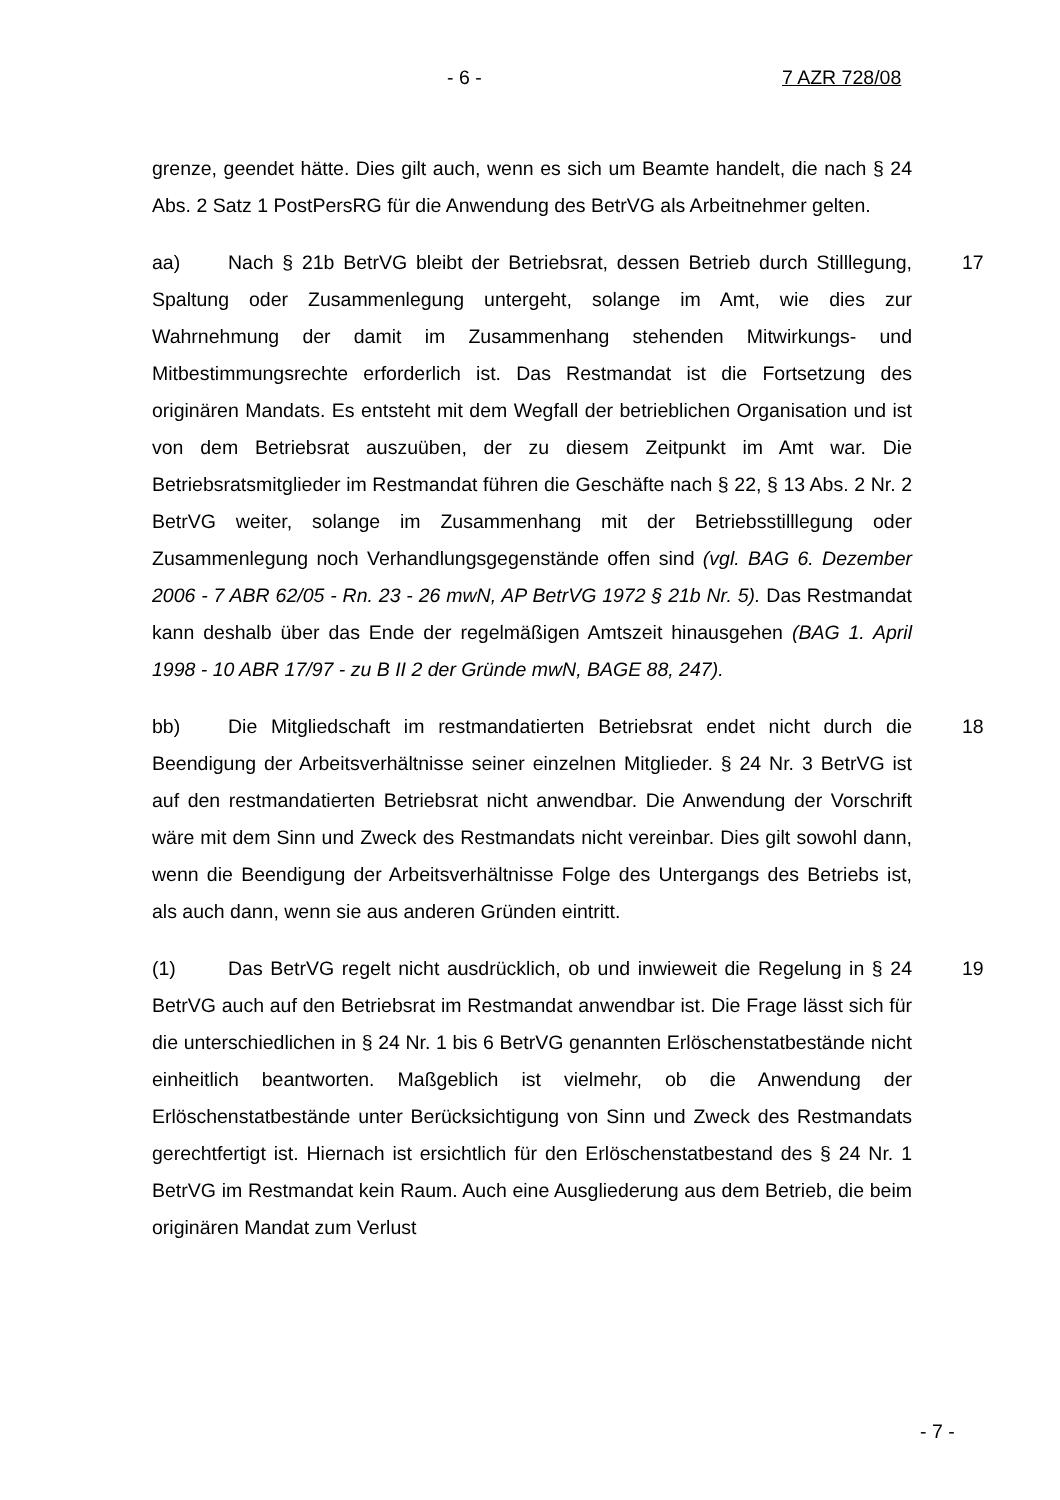- 6 - 7 AZR 728/08
grenze, geendet hätte. Dies gilt auch, wenn es sich um Beamte handelt, die nach § 24 Abs. 2 Satz 1 PostPersRG für die Anwendung des BetrVG als Arbeitnehmer gelten.
17 aa) Nach § 21b BetrVG bleibt der Betriebsrat, dessen Betrieb durch Stilllegung, Spaltung oder Zusammenlegung untergeht, solange im Amt, wie dies zur Wahrnehmung der damit im Zusammenhang stehenden Mitwirkungs- und Mitbestimmungsrechte erforderlich ist. Das Restmandat ist die Fortsetzung des originären Mandats. Es entsteht mit dem Wegfall der betrieblichen Organisation und ist von dem Betriebsrat auszuüben, der zu diesem Zeitpunkt im Amt war. Die Betriebsratsmitglieder im Restmandat führen die Geschäfte nach § 22, § 13 Abs. 2 Nr. 2 BetrVG weiter, solange im Zusammenhang mit der Betriebsstilllegung oder Zusammenlegung noch Verhandlungsgegenstände offen sind (vgl. BAG 6. Dezember 2006 - 7 ABR 62/05 - Rn. 23 - 26 mwN, AP BetrVG 1972 § 21b Nr. 5). Das Restmandat kann deshalb über das Ende der regelmäßigen Amtszeit hinausgehen (BAG 1. April 1998 - 10 ABR 17/97 - zu B II 2 der Gründe mwN, BAGE 88, 247).
18 bb) Die Mitgliedschaft im restmandatierten Betriebsrat endet nicht durch die Beendigung der Arbeitsverhältnisse seiner einzelnen Mitglieder. § 24 Nr. 3 BetrVG ist auf den restmandatierten Betriebsrat nicht anwendbar. Die Anwendung der Vorschrift wäre mit dem Sinn und Zweck des Restmandats nicht vereinbar. Dies gilt sowohl dann, wenn die Beendigung der Arbeitsverhältnisse Folge des Untergangs des Betriebs ist, als auch dann, wenn sie aus anderen Gründen eintritt.
19 (1) Das BetrVG regelt nicht ausdrücklich, ob und inwieweit die Regelung in § 24 BetrVG auch auf den Betriebsrat im Restmandat anwendbar ist. Die Frage lässt sich für die unterschiedlichen in § 24 Nr. 1 bis 6 BetrVG genannten Erlöschenstatbestände nicht einheitlich beantworten. Maßgeblich ist vielmehr, ob die Anwendung der Erlöschenstatbestände unter Berücksichtigung von Sinn und Zweck des Restmandats gerechtfertigt ist. Hiernach ist ersichtlich für den Erlöschenstatbestand des § 24 Nr. 1 BetrVG im Restmandat kein Raum. Auch eine Ausgliederung aus dem Betrieb, die beim originären Mandat zum Verlust
- 7 -